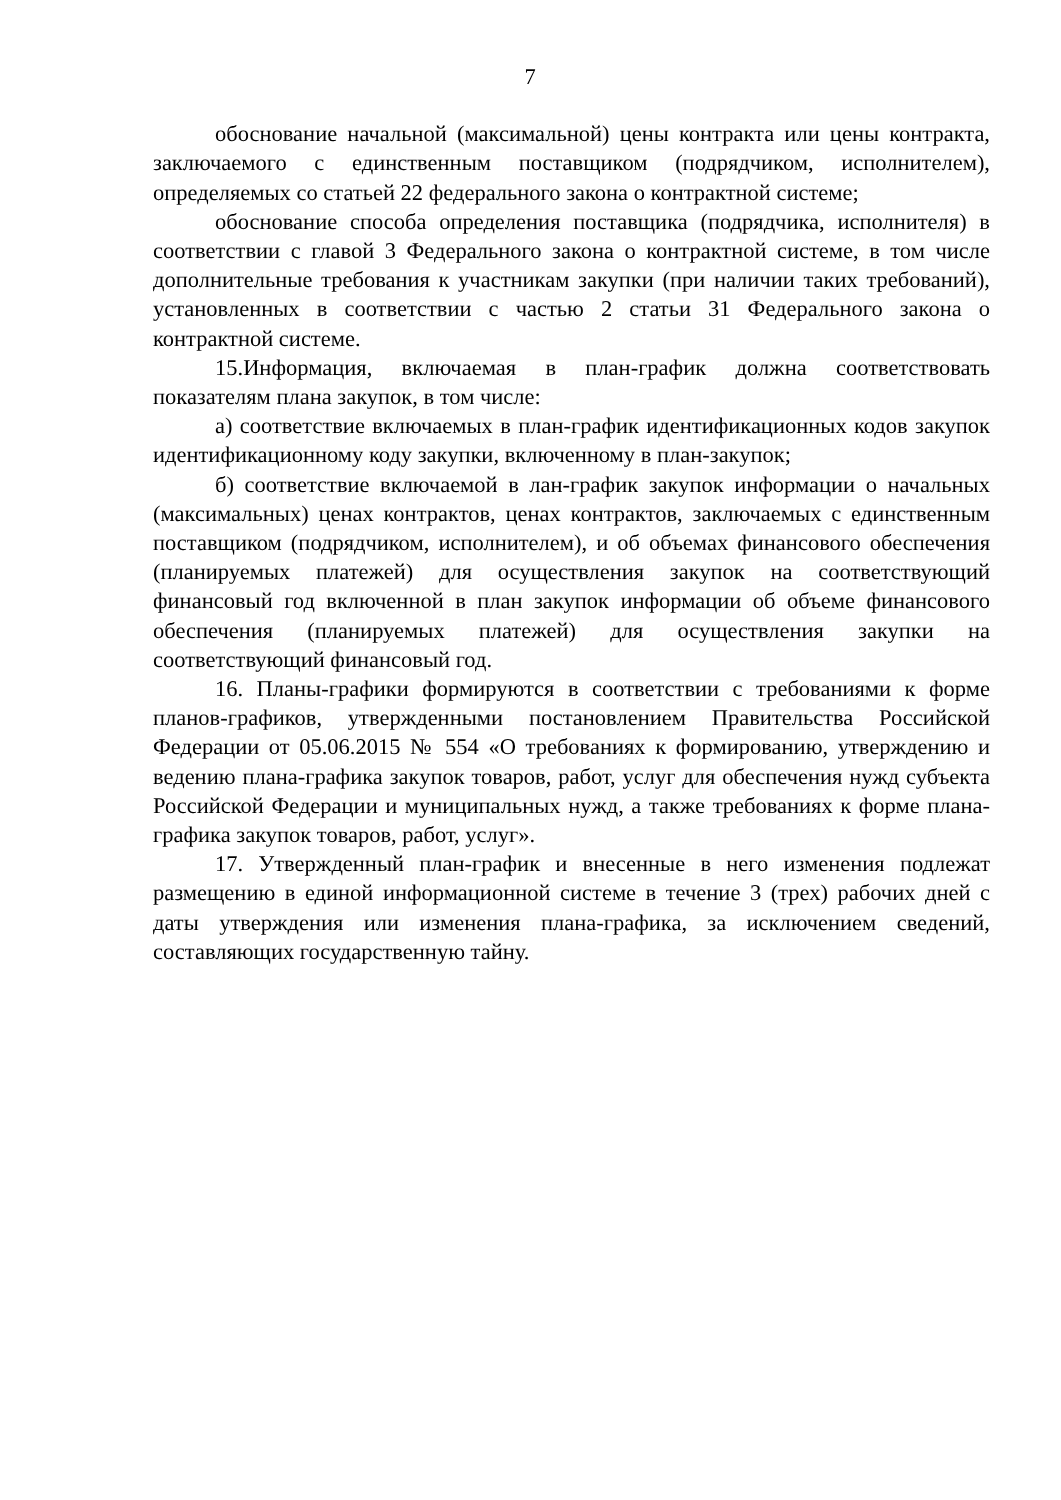7
обоснование начальной (максимальной) цены контракта или цены контракта, заключаемого с единственным поставщиком (подрядчиком, исполнителем), определяемых со статьей 22 федерального закона о контрактной системе;
обоснование способа определения поставщика (подрядчика, исполнителя) в соответствии с главой 3 Федерального закона о контрактной системе, в том числе дополнительные требования к участникам закупки (при наличии таких требований), установленных в соответствии с частью 2 статьи 31 Федерального закона о контрактной системе.
15.Информация, включаемая в план-график должна соответствовать показателям плана закупок, в том числе:
а) соответствие включаемых в план-график идентификационных кодов закупок идентификационному коду закупки, включенному в план-закупок;
б) соответствие включаемой в лан-график закупок информации о начальных (максимальных) ценах контрактов, ценах контрактов, заключаемых с единственным поставщиком (подрядчиком, исполнителем), и об объемах финансового обеспечения (планируемых платежей) для осуществления закупок на соответствующий финансовый год включенной в план закупок информации об объеме финансового обеспечения (планируемых платежей) для осуществления закупки на соответствующий финансовый год.
16. Планы-графики формируются в соответствии с требованиями к форме планов-графиков, утвержденными постановлением Правительства Российской Федерации от 05.06.2015 № 554 «О требованиях к формированию, утверждению и ведению плана-графика закупок товаров, работ, услуг для обеспечения нужд субъекта Российской Федерации и муниципальных нужд, а также требованиях к форме плана-графика закупок товаров, работ, услуг».
17. Утвержденный план-график и внесенные в него изменения подлежат размещению в единой информационной системе в течение 3 (трех) рабочих дней с даты утверждения или изменения плана-графика, за исключением сведений, составляющих государственную тайну.